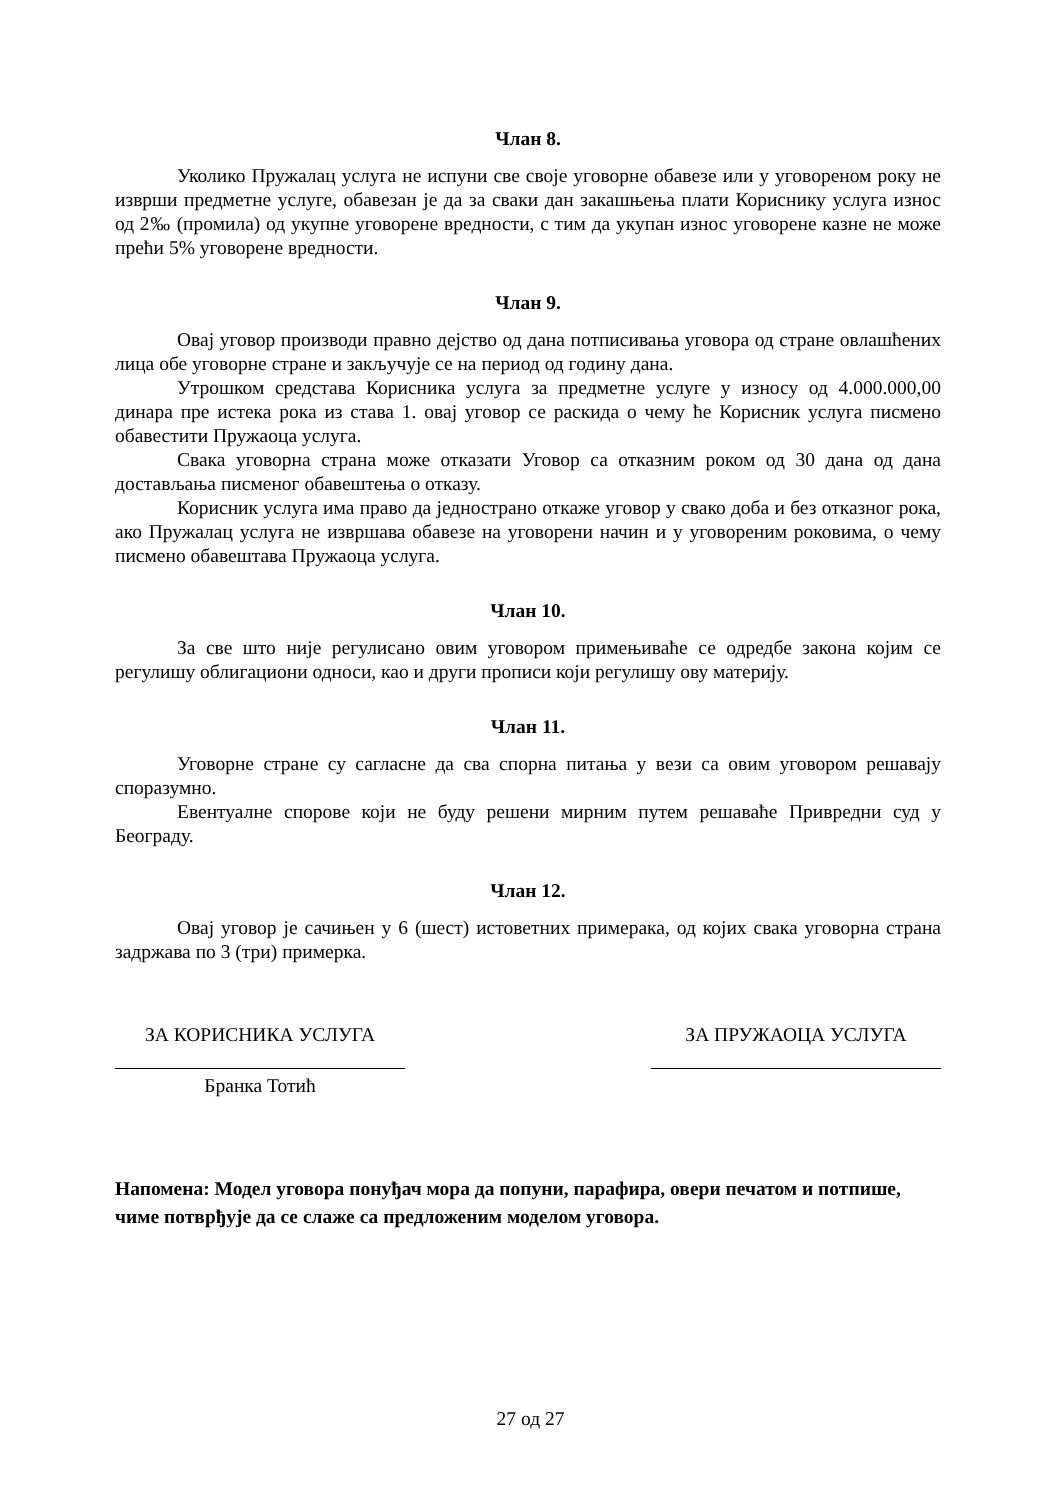Члан 8.
Уколико Пружалац услуга не испуни све своје уговорне обавезе или у уговореном року не изврши предметне услуге, обавезан је да за сваки дан закашњења плати Кориснику услуга износ од 2‰ (промила) од укупне уговорене вредности, с тим да укупан износ уговорене казне не може прећи 5% уговорене вредности.
Члан 9.
Овај уговор производи правно дејство од дана потписивања уговора од стране овлашћених лица обе уговорне стране и закључује се на период од годину дана.
Утрошком средстава Корисника услуга за предметне услуге у износу од 4.000.000,00 динара пре истека рока из става 1. овај уговор се раскида о чему ће Корисник услуга писмено обавестити Пружаоца услуга.
Свака уговорна страна може отказати Уговор са отказним роком од 30 дана од дана достављања писменог обавештења о отказу.
Корисник услуга има право да једнострано откаже уговор у свако доба и без отказног рока, ако Пружалац услуга не извршава обавезе на уговорени начин и у уговореним роковима, о чему писмено обавештава Пружаоца услуга.
Члан 10.
За све што није регулисано овим уговором примењиваће се одредбе закона којим се регулишу облигациони односи, као и други прописи који регулишу ову материју.
Члан 11.
Уговорне стране су сагласне да сва спорна питања у вези са овим уговором решавају споразумно.
Евентуалне спорове који не буду решени мирним путем решаваће Привредни суд у Београду.
Члан 12.
Овај уговор је сачињен у 6 (шест) истоветних примерака, од којих свака уговорна страна задржава по 3 (три) примерка.
ЗА КОРИСНИКА УСЛУГА
Бранка Тотић
ЗА ПРУЖАОЦА УСЛУГА
Напомена: Модел уговора понуђач мора да попуни, парафира, овери печатом и потпише, чиме потврђује да се слаже са предложеним моделом уговора.
27 од 27